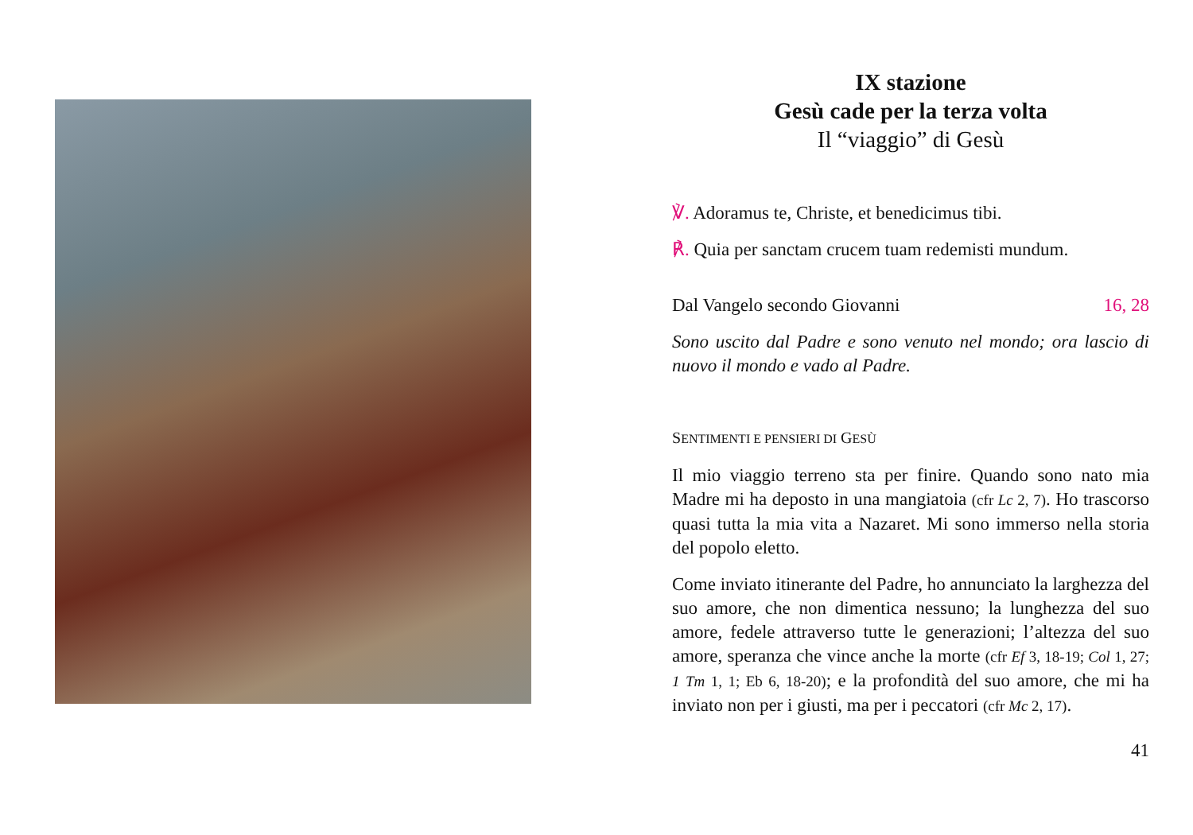IX stazione
Gesù cade per la terza volta
Il “viaggio” di Gesù
℣. Adoramus te, Christe, et benedicimus tibi.
℟. Quia per sanctam crucem tuam redemisti mundum.
Dal Vangelo secondo Giovanni 16, 28
Sono uscito dal Padre e sono venuto nel mondo; ora lascio di nuovo il mondo e vado al Padre.
SENTIMENTI E PENSIERI DI GESÙ
Il mio viaggio terreno sta per finire. Quando sono nato mia Madre mi ha deposto in una mangiatoia (cfr Lc 2, 7). Ho trascorso quasi tutta la mia vita a Nazaret. Mi sono immerso nella storia del popolo eletto.
Come inviato itinerante del Padre, ho annunciato la larghezza del suo amore, che non dimentica nessuno; la lunghezza del suo amore, fedele attraverso tutte le generazioni; l’altezza del suo amore, speranza che vince anche la morte (cfr Ef 3, 18-19; Col 1, 27; 1 Tm 1, 1; Eb 6, 18-20); e la profondità del suo amore, che mi ha inviato non per i giusti, ma per i peccatori (cfr Mc 2, 17).
41